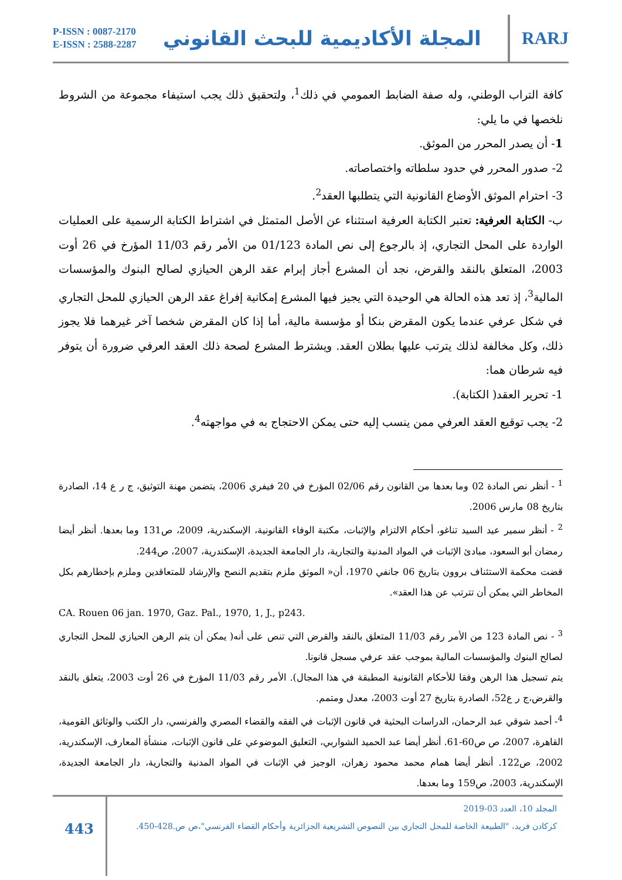P-ISSN : 0087-2170
E-ISSN : 2588-2287
المجلة الأكاديمية للبحث القانوني
RARJ
كافة التراب الوطني، وله صفة الضابط العمومي في ذلك<sup>1</sup>، ولتحقيق ذلك يجب استيفاء مجموعة من الشروط نلخصها في ما يلي:
1- أن يصدر المحرر من الموثق.
2- صدور المحرر في حدود سلطاته واختصاصاته.
3- احترام الموثق الأوضاع القانونية التي يتطلبها العقد<sup>2</sup>.
ب- الكتابة العرفية: تعتبر الكتابة العرفية استثناء عن الأصل المتمثل في اشتراط الكتابة الرسمية على العمليات الواردة على المحل التجاري، إذ بالرجوع إلى نص المادة 01/123 من الأمر رقم 11/03 المؤرخ في 26 أوت 2003، المتعلق بالنقد والقرض، نجد أن المشرع أجاز إبرام عقد الرهن الحيازي لصالح البنوك والمؤسسات المالية<sup>3</sup>، إذ تعد هذه الحالة هي الوحيدة التي يجيز فيها المشرع إمكانية إفراغ عقد الرهن الحيازي للمحل التجاري في شكل عرفي عندما يكون المقرض بنكا أو مؤسسة مالية، أما إذا كان المقرض شخصا آخر غيرهما فلا يجوز ذلك، وكل مخالفة لذلك يترتب عليها بطلان العقد. ويشترط المشرع لصحة ذلك العقد العرفي ضرورة أن يتوفر فيه شرطان هما:
1- تحرير العقد( الكتابة).
2- يجب توقيع العقد العرفي ممن ينسب إليه حتى يمكن الاحتجاج به في مواجهته<sup>4</sup>.
<sup>1</sup> - أنظر نص المادة 02 وما بعدها من القانون رقم 02/06 المؤرخ في 20 فيفري 2006، يتضمن مهنة التوثيق، ج ر ع 14، الصادرة بتاريخ 08 مارس 2006.
<sup>2</sup> - أنظر سمير عيد السيد تناغو، أحكام الالتزام والإثبات، مكتبة الوفاء القانونية، الإسكندرية، 2009، ص131 وما بعدها. أنظر أيضا رمضان أبو السعود، مبادئ الإثبات في المواد المدنية والتجارية، دار الجامعة الجديدة، الإسكندرية، 2007، ص244.
قضت محكمة الاستئناف بروون بتاريخ 06 جانفي 1970، أن« الموثق ملزم بتقديم النصح والإرشاد للمتعاقدين وملزم بإخطارهم بكل المخاطر التي يمكن أن تترتب عن هذا العقد».
CA. Rouen 06 jan. 1970, Gaz. Pal., 1970, 1, J., p243.
<sup>3</sup> - نص المادة 123 من الأمر رقم 11/03 المتعلق بالنقد والقرض التي تنص على أنه( يمكن أن يتم الرهن الحيازي للمحل التجاري لصالح البنوك والمؤسسات المالية بموجب عقد عرفي مسجل قانونا.
يتم تسجيل هذا الرهن وفقا للأحكام القانونية المطبقة في هذا المجال). الأمر رقم 11/03 المؤرخ في 26 أوت 2003، يتعلق بالنقد والقرض،ج ر ع52، الصادرة بتاريخ 27 أوت 2003، معدل ومتمم.
<sup>4</sup>- أحمد شوقي عبد الرحمان، الدراسات البحثية في قانون الإثبات في الفقه والقضاء المصري والفرنسي، دار الكتب والوثائق القومية، القاهرة، 2007، ص ص60-61. أنظر أيضا عبد الحميد الشواربي، التعليق الموضوعي على قانون الإثبات، منشأة المعارف، الإسكندرية، 2002، ص122. أنظر أيضا همام محمد محمود زهران، الوجيز في الإثبات في المواد المدنية والتجارية، دار الجامعة الجديدة، الإسكندرية، 2003، ص159 وما بعدها.
443
المجلد 10، العدد 03-2019
كركادن فريد، "الطبيعة الخاصة للمحل التجاري بين النصوص التشريعية الجزائرية وأحكام القضاء الفرنسي"،ص ص.428-450.